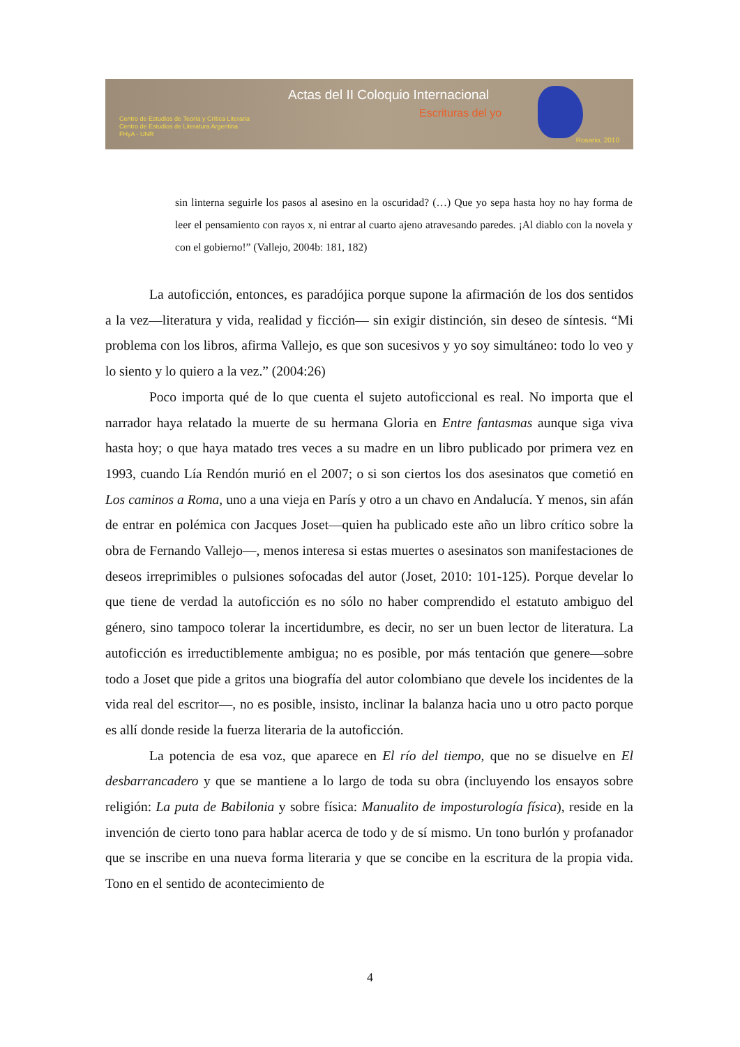Actas del II Coloquio Internacional
Escrituras del yo
Centro de Estudios de Teoría y Crítica Literaria
Centro de Estudios de Literatura Argentina
FHyA - UNR
Rosario, 2010
sin linterna seguirle los pasos al asesino en la oscuridad? (…) Que yo sepa hasta hoy no hay forma de leer el pensamiento con rayos x, ni entrar al cuarto ajeno atravesando paredes. ¡Al diablo con la novela y con el gobierno!” (Vallejo, 2004b: 181, 182)
La autoficción, entonces, es paradójica porque supone la afirmación de los dos sentidos a la vez—literatura y vida, realidad y ficción— sin exigir distinción, sin deseo de síntesis. “Mi problema con los libros, afirma Vallejo, es que son sucesivos y yo soy simultáneo: todo lo veo y lo siento y lo quiero a la vez.” (2004:26)
Poco importa qué de lo que cuenta el sujeto autoficcional es real. No importa que el narrador haya relatado la muerte de su hermana Gloria en Entre fantasmas aunque siga viva hasta hoy; o que haya matado tres veces a su madre en un libro publicado por primera vez en 1993, cuando Lía Rendón murió en el 2007; o si son ciertos los dos asesinatos que cometió en Los caminos a Roma, uno a una vieja en París y otro a un chavo en Andalucía. Y menos, sin afán de entrar en polémica con Jacques Joset—quien ha publicado este año un libro crítico sobre la obra de Fernando Vallejo—, menos interesa si estas muertes o asesinatos son manifestaciones de deseos irreprimibles o pulsiones sofocadas del autor (Joset, 2010: 101-125). Porque develar lo que tiene de verdad la autoficción es no sólo no haber comprendido el estatuto ambiguo del género, sino tampoco tolerar la incertidumbre, es decir, no ser un buen lector de literatura. La autoficción es irreductiblemente ambigua; no es posible, por más tentación que genere—sobre todo a Joset que pide a gritos una biografía del autor colombiano que devele los incidentes de la vida real del escritor—, no es posible, insisto, inclinar la balanza hacia uno u otro pacto porque es allí donde reside la fuerza literaria de la autoficción.
La potencia de esa voz, que aparece en El río del tiempo, que no se disuelve en El desbarrancadero y que se mantiene a lo largo de toda su obra (incluyendo los ensayos sobre religión: La puta de Babilonia y sobre física: Manualito de imposturología física), reside en la invención de cierto tono para hablar acerca de todo y de sí mismo. Un tono burlón y profanador que se inscribe en una nueva forma literaria y que se concibe en la escritura de la propia vida. Tono en el sentido de acontecimiento de
4